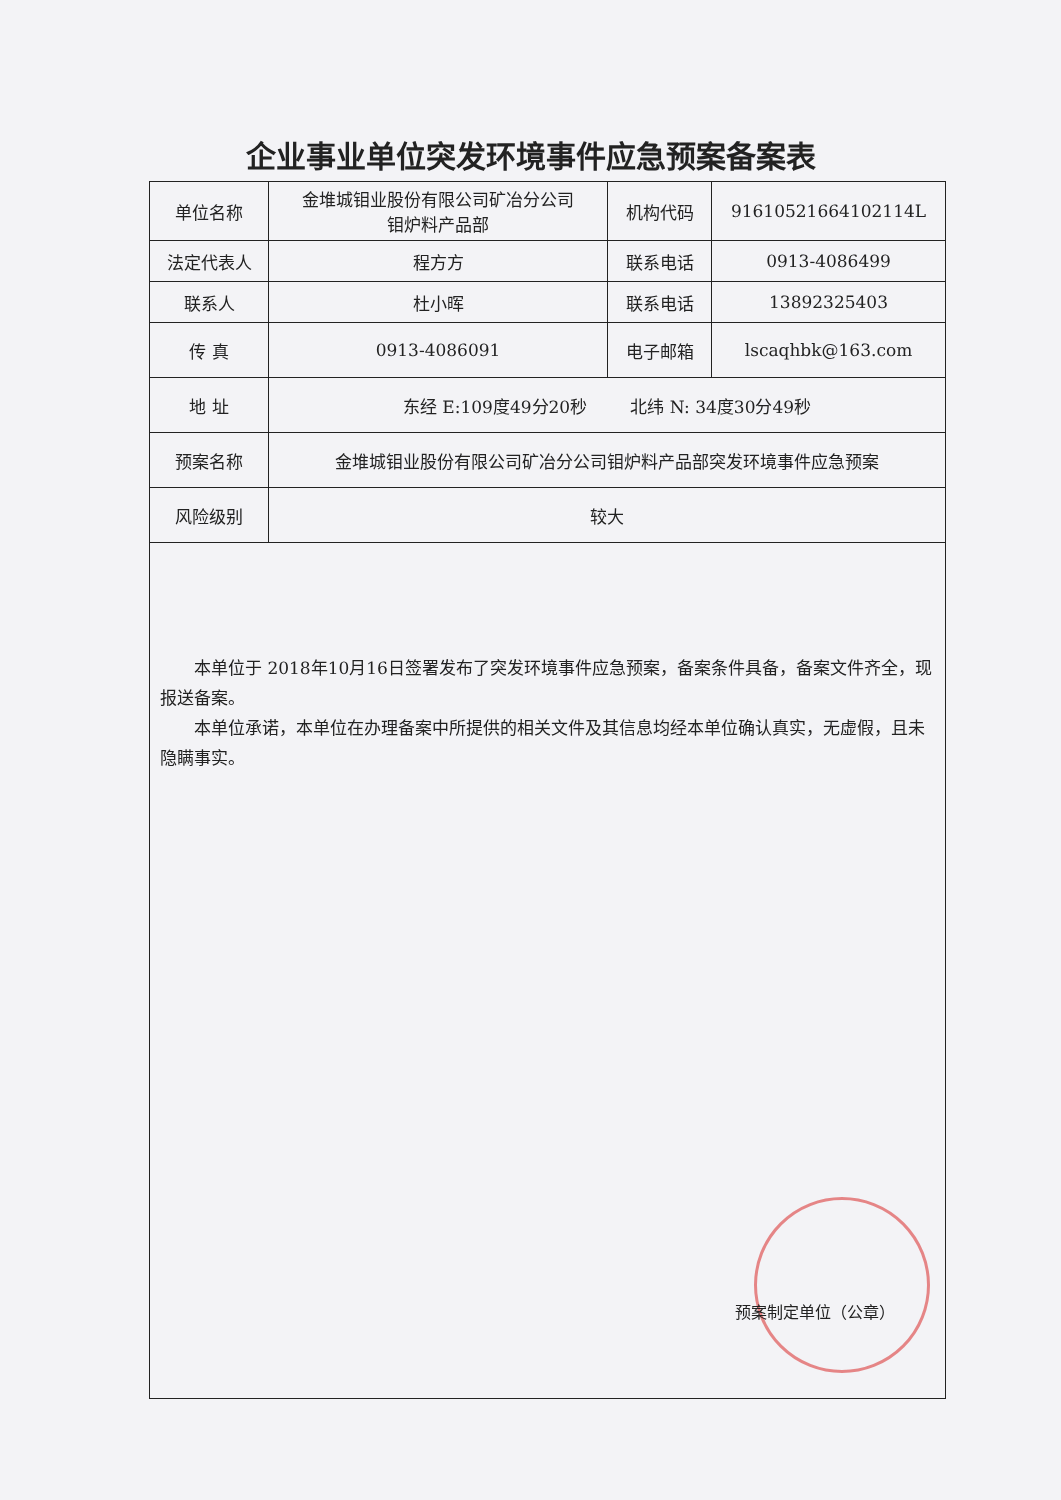企业事业单位突发环境事件应急预案备案表
| 单位名称 | 金堆城钼业股份有限公司矿冶分公司 钼炉料产品部 | 机构代码 | 91610521664102114L |
| 法定代表人 | 程方方 | 联系电话 | 0913-4086499 |
| 联系人 | 杜小晖 | 联系电话 | 13892325403 |
| 传 真 | 0913-4086091 | 电子邮箱 | lscaqhbk@163.com |
| 地 址 | 东经 E:109度49分20秒 北纬 N: 34度30分49秒 | | |
| 预案名称 | 金堆城钼业股份有限公司矿冶分公司钼炉料产品部突发环境事件应急预案 | | |
| 风险级别 | 较大 | | |
| 本单位于 2018年10月16日签署发布了突发环境事件应急预案，备案条件具备，备案文件齐全，现报送备案。 本单位承诺，本单位在办理备案中所提供的相关文件及其信息均经本单位确认真实，无虚假，且未隐瞒事实。 预案制定单位（公章） | | | |